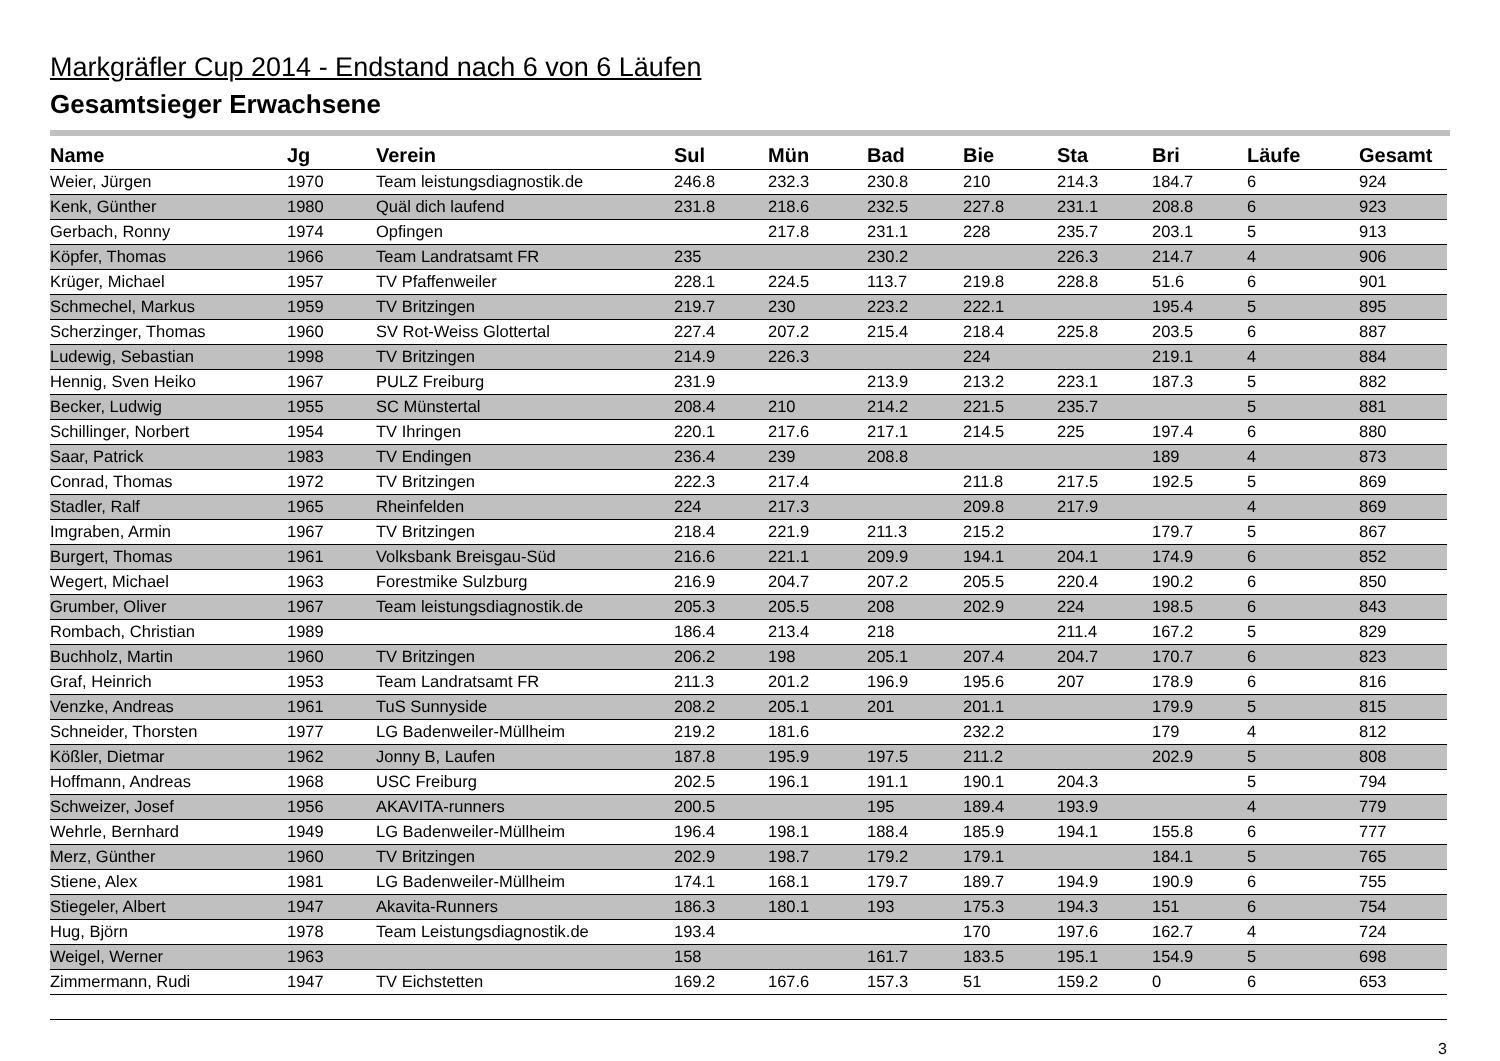Markgräfler Cup 2014 - Endstand nach 6 von 6 Läufen
Gesamtsieger Erwachsene
| Name | Jg | Verein | Sul | Mün | Bad | Bie | Sta | Bri | Läufe | Gesamt |
| --- | --- | --- | --- | --- | --- | --- | --- | --- | --- | --- |
| Weier, Jürgen | 1970 | Team leistungsdiagnostik.de | 246.8 | 232.3 | 230.8 | 210 | 214.3 | 184.7 | 6 | 924 |
| Kenk, Günther | 1980 | Quäl dich laufend | 231.8 | 218.6 | 232.5 | 227.8 | 231.1 | 208.8 | 6 | 923 |
| Gerbach, Ronny | 1974 | Opfingen | | 217.8 | 231.1 | 228 | 235.7 | 203.1 | 5 | 913 |
| Köpfer, Thomas | 1966 | Team Landratsamt FR | 235 | | 230.2 | | 226.3 | 214.7 | 4 | 906 |
| Krüger, Michael | 1957 | TV Pfaffenweiler | 228.1 | 224.5 | 113.7 | 219.8 | 228.8 | 51.6 | 6 | 901 |
| Schmechel, Markus | 1959 | TV Britzingen | 219.7 | 230 | 223.2 | 222.1 | | 195.4 | 5 | 895 |
| Scherzinger, Thomas | 1960 | SV Rot-Weiss Glottertal | 227.4 | 207.2 | 215.4 | 218.4 | 225.8 | 203.5 | 6 | 887 |
| Ludewig, Sebastian | 1998 | TV Britzingen | 214.9 | 226.3 | | 224 | | 219.1 | 4 | 884 |
| Hennig, Sven Heiko | 1967 | PULZ Freiburg | 231.9 | | 213.9 | 213.2 | 223.1 | 187.3 | 5 | 882 |
| Becker, Ludwig | 1955 | SC Münstertal | 208.4 | 210 | 214.2 | 221.5 | 235.7 | | 5 | 881 |
| Schillinger, Norbert | 1954 | TV Ihringen | 220.1 | 217.6 | 217.1 | 214.5 | 225 | 197.4 | 6 | 880 |
| Saar, Patrick | 1983 | TV Endingen | 236.4 | 239 | 208.8 | | | 189 | 4 | 873 |
| Conrad, Thomas | 1972 | TV Britzingen | 222.3 | 217.4 | | 211.8 | 217.5 | 192.5 | 5 | 869 |
| Stadler, Ralf | 1965 | Rheinfelden | 224 | 217.3 | | 209.8 | 217.9 | | 4 | 869 |
| Imgraben, Armin | 1967 | TV Britzingen | 218.4 | 221.9 | 211.3 | 215.2 | | 179.7 | 5 | 867 |
| Burgert, Thomas | 1961 | Volksbank Breisgau-Süd | 216.6 | 221.1 | 209.9 | 194.1 | 204.1 | 174.9 | 6 | 852 |
| Wegert, Michael | 1963 | Forestmike Sulzburg | 216.9 | 204.7 | 207.2 | 205.5 | 220.4 | 190.2 | 6 | 850 |
| Grumber, Oliver | 1967 | Team leistungsdiagnostik.de | 205.3 | 205.5 | 208 | 202.9 | 224 | 198.5 | 6 | 843 |
| Rombach, Christian | 1989 | | 186.4 | 213.4 | 218 | | 211.4 | 167.2 | 5 | 829 |
| Buchholz, Martin | 1960 | TV Britzingen | 206.2 | 198 | 205.1 | 207.4 | 204.7 | 170.7 | 6 | 823 |
| Graf, Heinrich | 1953 | Team Landratsamt FR | 211.3 | 201.2 | 196.9 | 195.6 | 207 | 178.9 | 6 | 816 |
| Venzke, Andreas | 1961 | TuS Sunnyside | 208.2 | 205.1 | 201 | 201.1 | | 179.9 | 5 | 815 |
| Schneider, Thorsten | 1977 | LG Badenweiler-Müllheim | 219.2 | 181.6 | | 232.2 | | 179 | 4 | 812 |
| Kößler, Dietmar | 1962 | Jonny B, Laufen | 187.8 | 195.9 | 197.5 | 211.2 | | 202.9 | 5 | 808 |
| Hoffmann, Andreas | 1968 | USC Freiburg | 202.5 | 196.1 | 191.1 | 190.1 | 204.3 | | 5 | 794 |
| Schweizer, Josef | 1956 | AKAVITA-runners | 200.5 | | 195 | 189.4 | 193.9 | | 4 | 779 |
| Wehrle, Bernhard | 1949 | LG Badenweiler-Müllheim | 196.4 | 198.1 | 188.4 | 185.9 | 194.1 | 155.8 | 6 | 777 |
| Merz, Günther | 1960 | TV Britzingen | 202.9 | 198.7 | 179.2 | 179.1 | | 184.1 | 5 | 765 |
| Stiene, Alex | 1981 | LG Badenweiler-Müllheim | 174.1 | 168.1 | 179.7 | 189.7 | 194.9 | 190.9 | 6 | 755 |
| Stiegeler, Albert | 1947 | Akavita-Runners | 186.3 | 180.1 | 193 | 175.3 | 194.3 | 151 | 6 | 754 |
| Hug, Björn | 1978 | Team Leistungsdiagnostik.de | 193.4 | | | 170 | 197.6 | 162.7 | 4 | 724 |
| Weigel, Werner | 1963 | | 158 | | 161.7 | 183.5 | 195.1 | 154.9 | 5 | 698 |
| Zimmermann, Rudi | 1947 | TV Eichstetten | 169.2 | 167.6 | 157.3 | 51 | 159.2 | 0 | 6 | 653 |
3